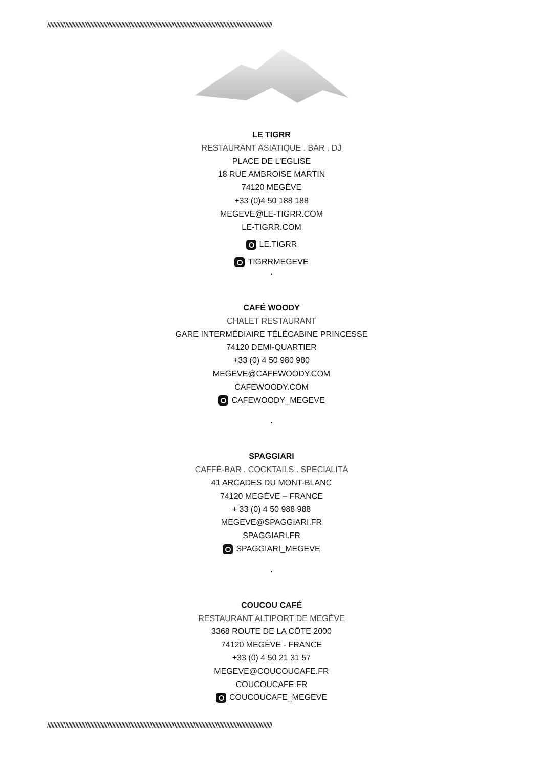////////////////////////////////////////////////////////////////////////////////////////////////////////////////////////////////////////////////////////
LE TIGRR
RESTAURANT ASIATIQUE . BAR . DJ
PLACE DE L'EGLISE
18 RUE AMBROISE MARTIN
74120 MEGÈVE
+33 (0)4 50 188 188
MEGEVE@LE-TIGRR.COM
LE-TIGRR.COM
LE.TIGRR
TIGRRMEGEVE
.
CAFÉ WOODY
CHALET RESTAURANT
GARE INTERMÉDIAIRE TÉLÉCABINE PRINCESSE
74120 DEMI-QUARTIER
+33 (0) 4 50 980 980
MEGEVE@CAFEWOODY.COM
CAFEWOODY.COM
CAFEWOODY_MEGEVE
.
SPAGGIARI
CAFFÈ-BAR . COCKTAILS . SPECIALITÀ
41 ARCADES DU MONT-BLANC
74120 MEGÈVE – FRANCE
+ 33 (0) 4 50 988 988
MEGEVE@SPAGGIARI.FR
SPAGGIARI.FR
SPAGGIARI_MEGEVE
.
COUCOU CAFÉ
RESTAURANT ALTIPORT DE MEGÈVE
3368 ROUTE DE LA CÔTE 2000
74120 MEGÈVE - FRANCE
+33 (0) 4 50 21 31 57
MEGEVE@COUCOUCAFE.FR
COUCOUCAFE.FR
COUCOUCAFE_MEGEVE
////////////////////////////////////////////////////////////////////////////////////////////////////////////////////////////////////////////////////////